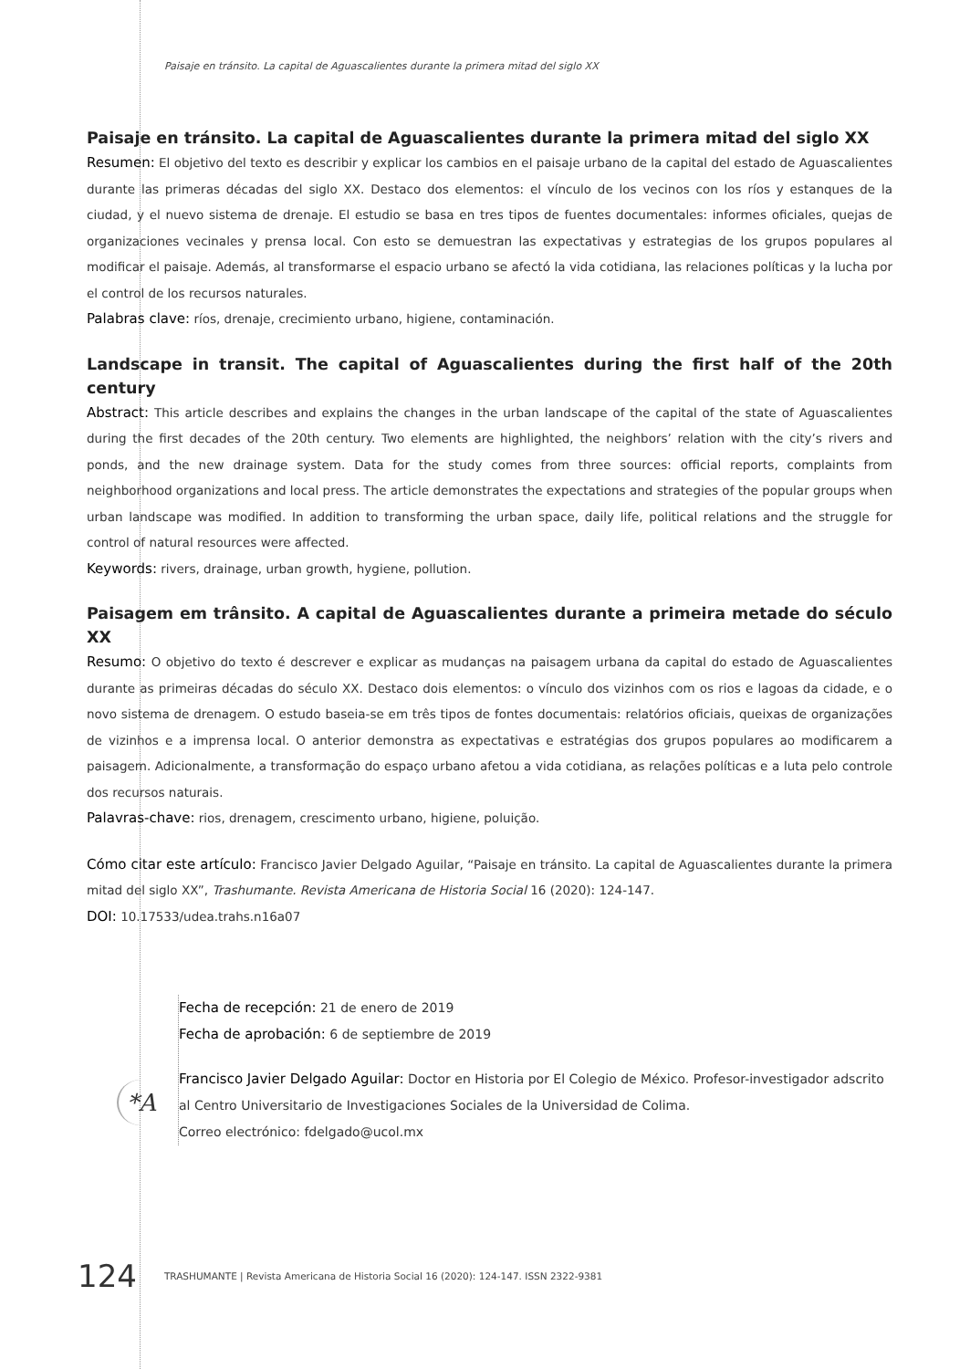Paisaje en tránsito. La capital de Aguascalientes durante la primera mitad del siglo XX
Paisaje en tránsito. La capital de Aguascalientes durante la primera mitad del siglo XX
Resumen: El objetivo del texto es describir y explicar los cambios en el paisaje urbano de la capital del estado de Aguascalientes durante las primeras décadas del siglo XX. Destaco dos elementos: el vínculo de los vecinos con los ríos y estanques de la ciudad, y el nuevo sistema de drenaje. El estudio se basa en tres tipos de fuentes documentales: informes oficiales, quejas de organizaciones vecinales y prensa local. Con esto se demuestran las expectativas y estrategias de los grupos populares al modificar el paisaje. Además, al transformarse el espacio urbano se afectó la vida cotidiana, las relaciones políticas y la lucha por el control de los recursos naturales.
Palabras clave: ríos, drenaje, crecimiento urbano, higiene, contaminación.
Landscape in transit. The capital of Aguascalientes during the first half of the 20th century
Abstract: This article describes and explains the changes in the urban landscape of the capital of the state of Aguascalientes during the first decades of the 20th century. Two elements are highlighted, the neighbors’ relation with the city’s rivers and ponds, and the new drainage system. Data for the study comes from three sources: official reports, complaints from neighborhood organizations and local press. The article demonstrates the expectations and strategies of the popular groups when urban landscape was modified. In addition to transforming the urban space, daily life, political relations and the struggle for control of natural resources were affected.
Keywords: rivers, drainage, urban growth, hygiene, pollution.
Paisagem em trânsito. A capital de Aguascalientes durante a primeira metade do século XX
Resumo: O objetivo do texto é descrever e explicar as mudanças na paisagem urbana da capital do estado de Aguascalientes durante as primeiras décadas do século XX. Destaco dois elementos: o vínculo dos vizinhos com os rios e lagoas da cidade, e o novo sistema de drenagem. O estudo baseia-se em três tipos de fontes documentais: relatórios oficiais, queixas de organizações de vizinhos e a imprensa local. O anterior demonstra as expectativas e estratégias dos grupos populares ao modificarem a paisagem. Adicionalmente, a transformação do espaço urbano afetou a vida cotidiana, as relações políticas e a luta pelo controle dos recursos naturais.
Palavras-chave: rios, drenagem, crescimento urbano, higiene, poluição.
Cómo citar este artículo: Francisco Javier Delgado Aguilar, “Paisaje en tránsito. La capital de Aguascalientes durante la primera mitad del siglo XX”, Trashumante. Revista Americana de Historia Social 16 (2020): 124-147.
DOI: 10.17533/udea.trahs.n16a07
Fecha de recepción: 21 de enero de 2019
Fecha de aprobación: 6 de septiembre de 2019
Francisco Javier Delgado Aguilar: Doctor en Historia por El Colegio de México. Profesor-investigador adscrito al Centro Universitario de Investigaciones Sociales de la Universidad de Colima.
Correo electrónico: fdelgado@ucol.mx
*A
124 TRASHUMANTE | Revista Americana de Historia Social 16 (2020): 124-147. ISSN 2322-9381